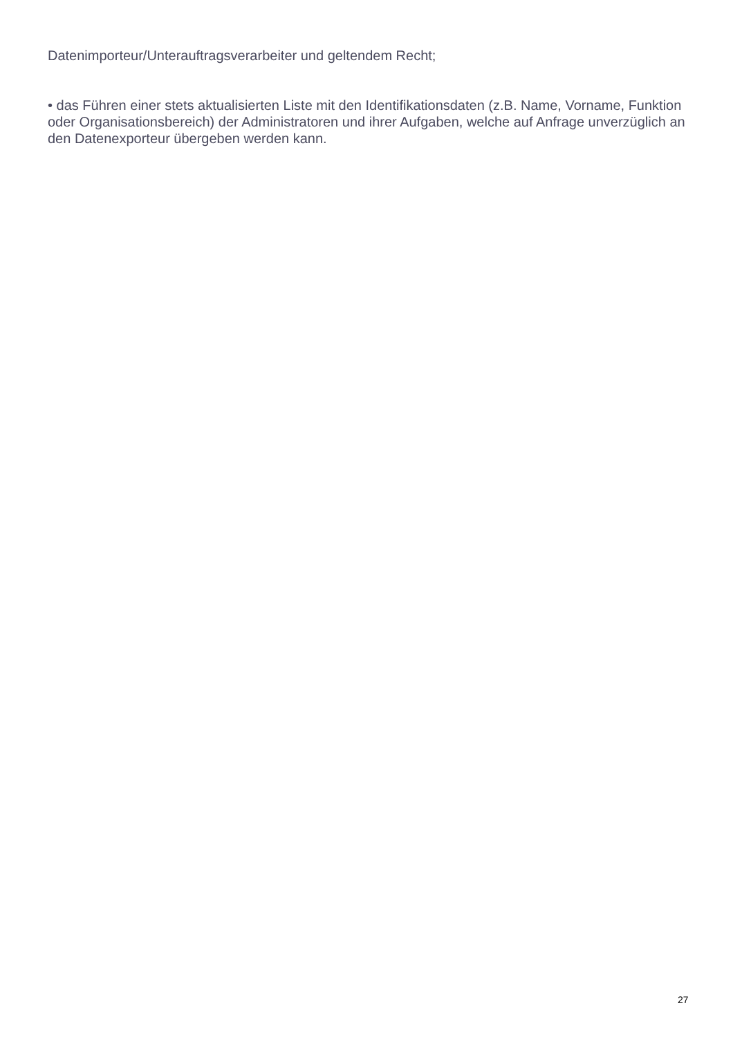Datenimporteur/Unterauftragsverarbeiter und geltendem Recht;
• das Führen einer stets aktualisierten Liste mit den Identifikationsdaten (z.B. Name, Vorname, Funktion oder Organisationsbereich) der Administratoren und ihrer Aufgaben, welche auf Anfrage unverzüglich an den Datenexporteur übergeben werden kann.
27